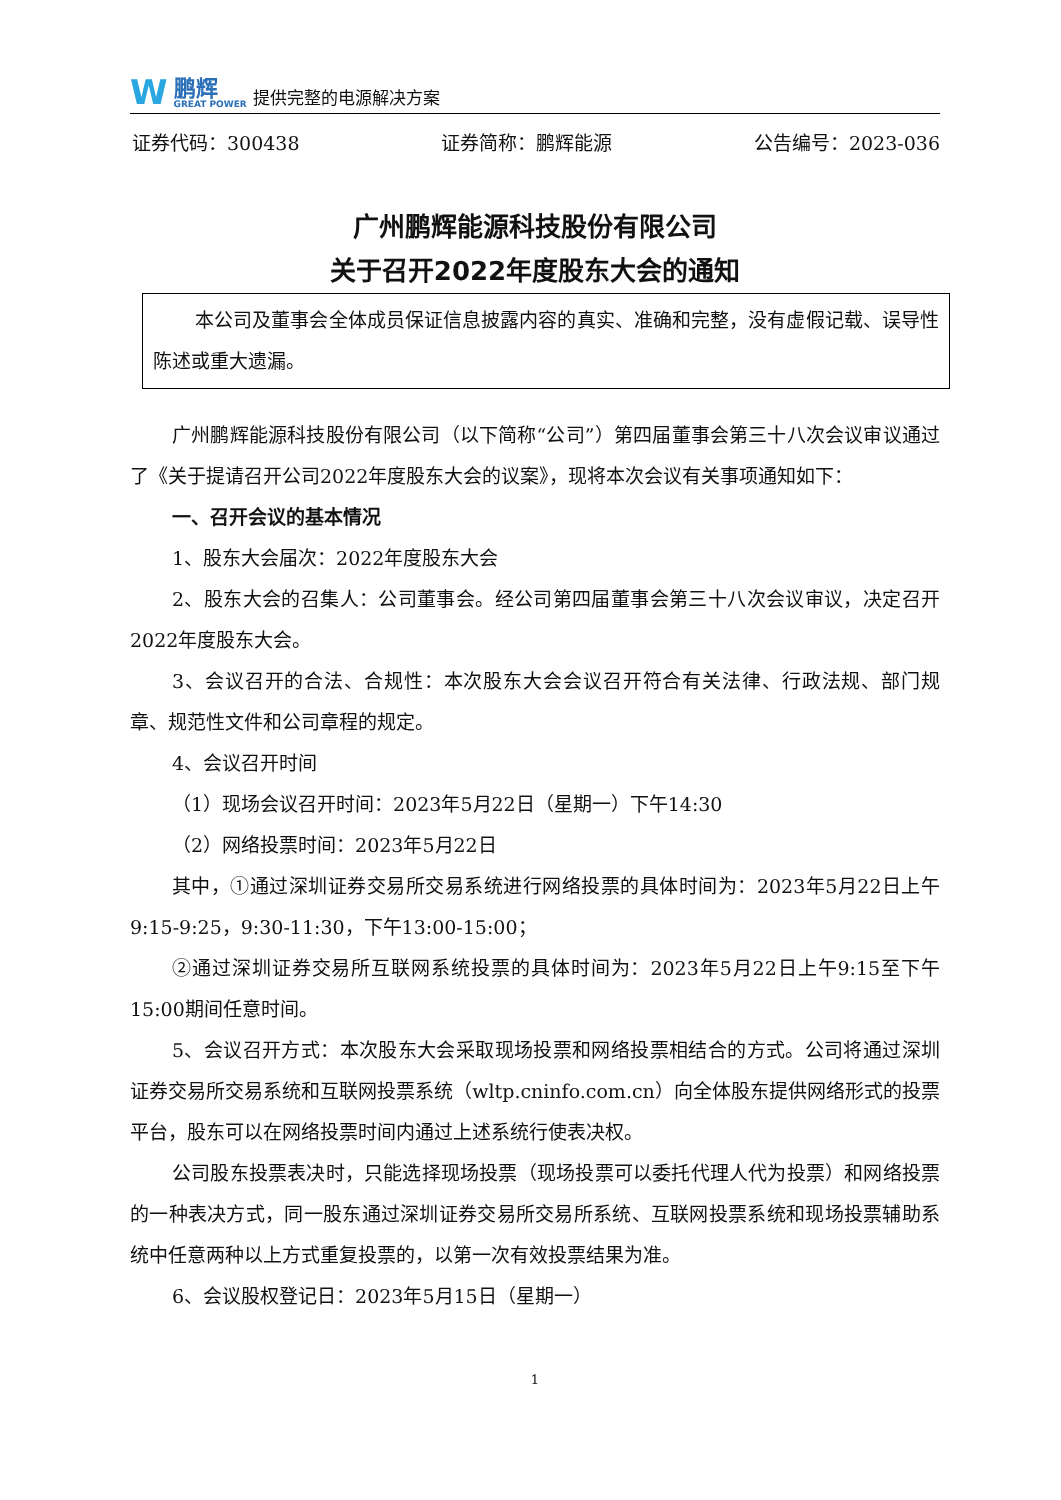W
鹏辉
GREAT POWER
提供完整的电源解决方案
证券代码：300438 证券简称：鹏辉能源 公告编号：2023-036
广州鹏辉能源科技股份有限公司
关于召开2022年度股东大会的通知
本公司及董事会全体成员保证信息披露内容的真实、准确和完整，没有虚假记载、误导性陈述或重大遗漏。
广州鹏辉能源科技股份有限公司（以下简称“公司”）第四届董事会第三十八次会议审议通过了《关于提请召开公司2022年度股东大会的议案》，现将本次会议有关事项通知如下：
一、召开会议的基本情况
1、股东大会届次：2022年度股东大会
2、股东大会的召集人：公司董事会。经公司第四届董事会第三十八次会议审议，决定召开2022年度股东大会。
3、会议召开的合法、合规性：本次股东大会会议召开符合有关法律、行政法规、部门规章、规范性文件和公司章程的规定。
4、会议召开时间
（1）现场会议召开时间：2023年5月22日（星期一）下午14:30
（2）网络投票时间：2023年5月22日
其中，①通过深圳证券交易所交易系统进行网络投票的具体时间为：2023年5月22日上午 9:15-9:25，9:30-11:30，下午13:00-15:00；
②通过深圳证券交易所互联网系统投票的具体时间为：2023年5月22日上午9:15至下午15:00期间任意时间。
5、会议召开方式：本次股东大会采取现场投票和网络投票相结合的方式。公司将通过深圳证券交易所交易系统和互联网投票系统（wltp.cninfo.com.cn）向全体股东提供网络形式的投票平台，股东可以在网络投票时间内通过上述系统行使表决权。
公司股东投票表决时，只能选择现场投票（现场投票可以委托代理人代为投票）和网络投票的一种表决方式，同一股东通过深圳证券交易所交易所系统、互联网投票系统和现场投票辅助系统中任意两种以上方式重复投票的，以第一次有效投票结果为准。
6、会议股权登记日：2023年5月15日（星期一）
1